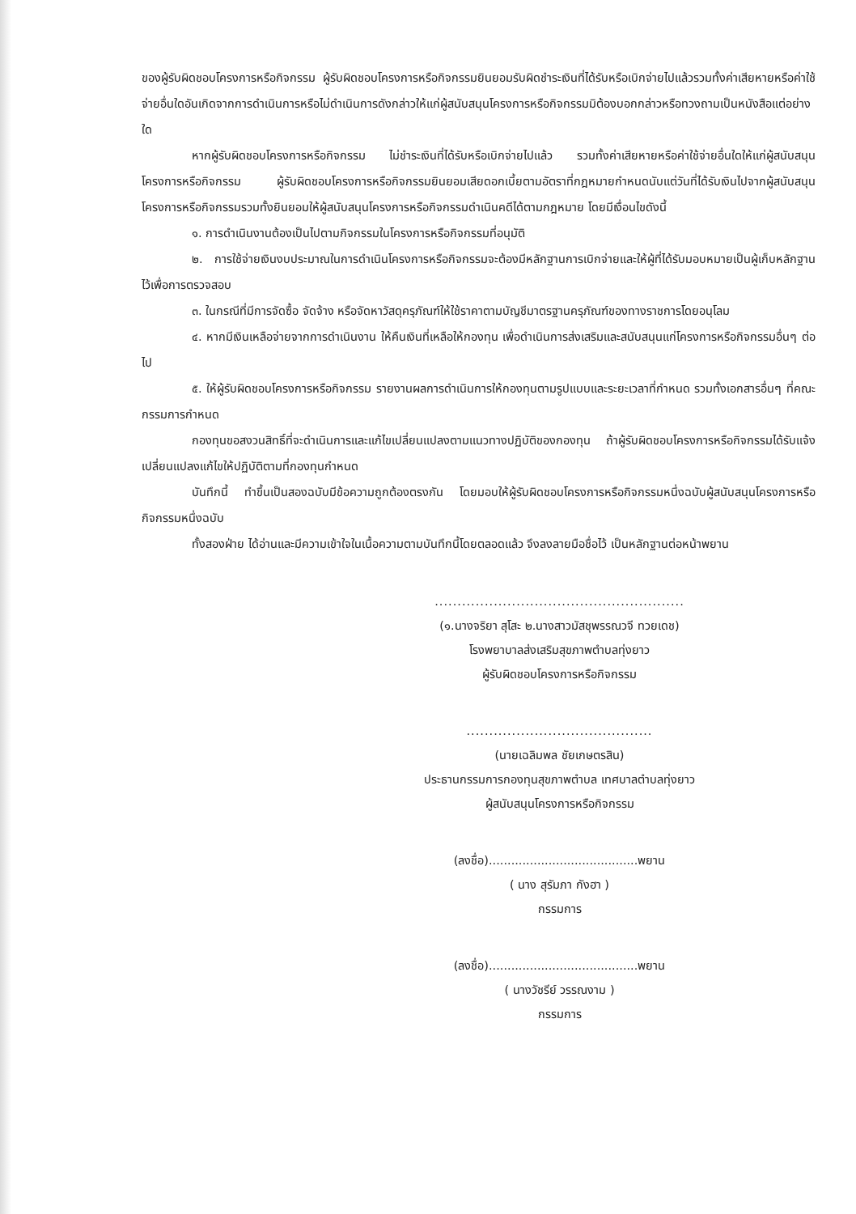ของผู้รับผิดชอบโครงการหรือกิจกรรม ผู้รับผิดชอบโครงการหรือกิจกรรมยินยอมรับผิดชำระเงินที่ได้รับหรือเบิกจ่ายไปแล้วรวมทั้งค่าเสียหายหรือค่าใช้จ่ายอื่นใดอันเกิดจากการดำเนินการหรือไม่ดำเนินการดังกล่าวให้แก่ผู้สนับสนุนโครงการหรือกิจกรรมมิต้องบอกกล่าวหรือทวงถามเป็นหนังสือแต่อย่างใด
หากผู้รับผิดชอบโครงการหรือกิจกรรม ไม่ชำระเงินที่ได้รับหรือเบิกจ่ายไปแล้ว รวมทั้งค่าเสียหายหรือค่าใช้จ่ายอื่นใดให้แก่ผู้สนับสนุนโครงการหรือกิจกรรม ผู้รับผิดชอบโครงการหรือกิจกรรมยินยอมเสียดอกเบี้ยตามอัตราที่กฎหมายกำหนดนับแต่วันที่ได้รับเงินไปจากผู้สนับสนุนโครงการหรือกิจกรรมรวมทั้งยินยอมให้ผู้สนับสนุนโครงการหรือกิจกรรมดำเนินคดีได้ตามกฎหมาย โดยมีเงื่อนไขดังนี้
๑. การดำเนินงานต้องเป็นไปตามกิจกรรมในโครงการหรือกิจกรรมที่อนุมัติ
๒. การใช้จ่ายเงินงบประมาณในการดำเนินโครงการหรือกิจกรรมจะต้องมีหลักฐานการเบิกจ่ายและให้ผู้ที่ได้รับมอบหมายเป็นผู้เก็บหลักฐานไว้เพื่อการตรวจสอบ
๓. ในกรณีที่มีการจัดซื้อ จัดจ้าง หรือจัดหาวัสดุครุภัณฑ์ให้ใช้ราคาตามบัญชีมาตรฐานครุภัณฑ์ของทางราชการโดยอนุโลม
๔. หากมีเงินเหลือจ่ายจากการดำเนินงาน ให้คืนเงินที่เหลือให้กองทุน เพื่อดำเนินการส่งเสริมและสนับสนุนแก่โครงการหรือกิจกรรมอื่นๆ ต่อไป
๕. ให้ผู้รับผิดชอบโครงการหรือกิจกรรม รายงานผลการดำเนินการให้กองทุนตามรูปแบบและระยะเวลาที่กำหนด รวมทั้งเอกสารอื่นๆ ที่คณะกรรมการกำหนด
กองทุนขอสงวนสิทธิ์ที่จะดำเนินการและแก้ไขเปลี่ยนแปลงตามแนวทางปฏิบัติของกองทุน ถ้าผู้รับผิดชอบโครงการหรือกิจกรรมได้รับแจ้งเปลี่ยนแปลงแก้ไขให้ปฏิบัติตามที่กองทุนกำหนด
บันทึกนี้ ทำขึ้นเป็นสองฉบับมีข้อความถูกต้องตรงกัน โดยมอบให้ผู้รับผิดชอบโครงการหรือกิจกรรมหนึ่งฉบับผู้สนับสนุนโครงการหรือกิจกรรมหนึ่งฉบับ
ทั้งสองฝ่าย ได้อ่านและมีความเข้าใจในเนื้อความตามบันทึกนี้โดยตลอดแล้ว จึงลงลายมือชื่อไว้ เป็นหลักฐานต่อหน้าพยาน
.......................................................
(๑.นางจริยา สุโสะ ๒.นางสาวมัสชุพรรณวจี ทวยเดช)
โรงพยาบาลส่งเสริมสุขภาพตำบลทุ่งยาว
ผู้รับผิดชอบโครงการหรือกิจกรรม
.........................................
(นายเฉลิมพล ชัยเกษตรสิน)
ประธานกรรมการกองทุนสุขภาพตำบล เทศบาลตำบลทุ่งยาว
ผู้สนับสนุนโครงการหรือกิจกรรม
(ลงชื่อ)........................................พยาน
( นาง สุรัมภา กังฮา )
กรรมการ
(ลงชื่อ)........................................พยาน
( นางวัชรีย์ วรรณงาม )
กรรมการ